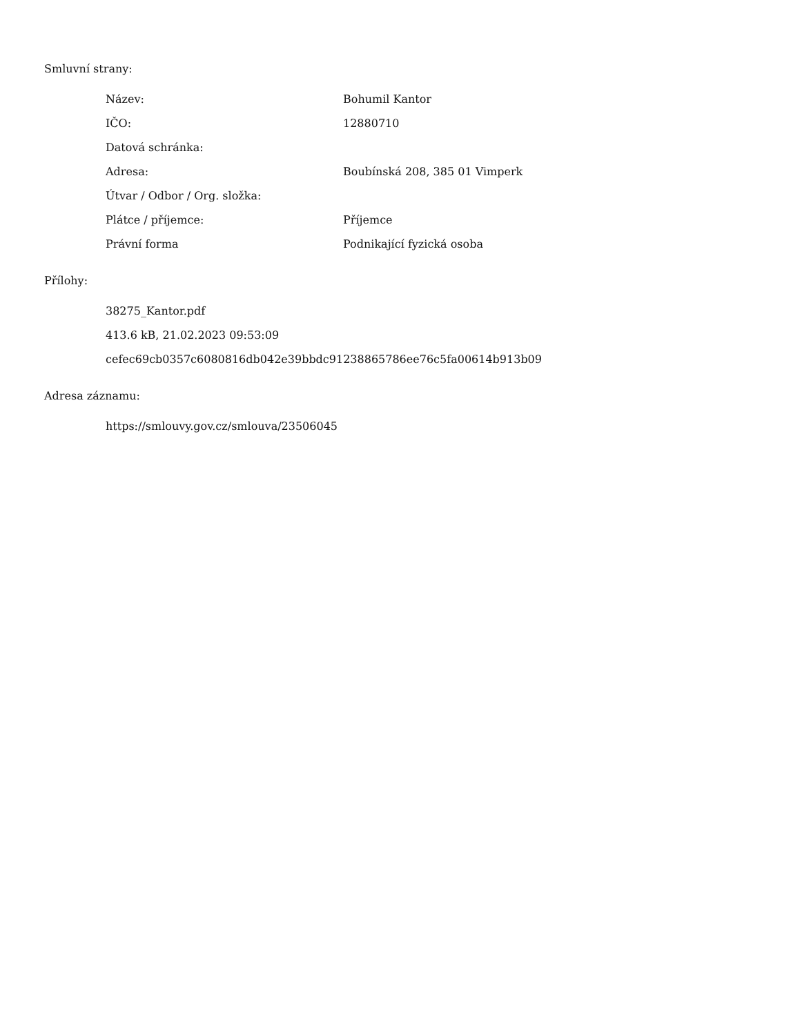Smluvní strany:
| Název: | Bohumil Kantor |
| IČO: | 12880710 |
| Datová schránka: | |
| Adresa: | Boubínská 208, 385 01 Vimperk |
| Útvar / Odbor / Org. složka: | |
| Plátce / příjemce: | Příjemce |
| Právní forma | Podnikající fyzická osoba |
Přílohy:
38275_Kantor.pdf
413.6 kB, 21.02.2023 09:53:09
cefec69cb0357c6080816db042e39bbdc91238865786ee76c5fa00614b913b09
Adresa záznamu:
https://smlouvy.gov.cz/smlouva/23506045